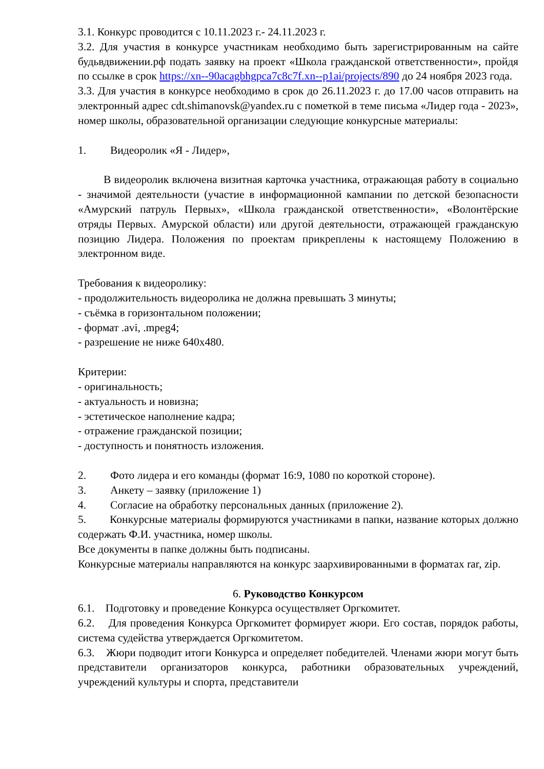3.1. Конкурс проводится с 10.11.2023 г.- 24.11.2023 г.
3.2. Для участия в конкурсе участникам необходимо быть зарегистрированным на сайте будьвдвижении.рф подать заявку на проект «Школа гражданской ответственности», пройдя по ссылке в срок https://xn--90acagbhgpca7c8c7f.xn--p1ai/projects/890 до 24 ноября 2023 года.
3.3. Для участия в конкурсе необходимо в срок до 26.11.2023 г. до 17.00 часов отправить на электронный адрес cdt.shimanovsk@yandex.ru с пометкой в теме письма «Лидер года - 2023», номер школы, образовательной организации следующие конкурсные материалы:
1. Видеоролик «Я - Лидер»,
В видеоролик включена визитная карточка участника, отражающая работу в социально - значимой деятельности (участие в информационной кампании по детской безопасности «Амурский патруль Первых», «Школа гражданской ответственности», «Волонтёрские отряды Первых. Амурской области) или другой деятельности, отражающей гражданскую позицию Лидера. Положения по проектам прикреплены к настоящему Положению в электронном виде.
Требования к видеоролику:
- продолжительность видеоролика не должна превышать 3 минуты;
- съёмка в горизонтальном положении;
- формат .avi, .mpeg4;
- разрешение не ниже 640x480.
Критерии:
- оригинальность;
- актуальность и новизна;
- эстетическое наполнение кадра;
- отражение гражданской позиции;
- доступность и понятность изложения.
2. Фото лидера и его команды (формат 16:9, 1080 по короткой стороне).
3. Анкету – заявку (приложение 1)
4. Согласие на обработку персональных данных (приложение 2).
5. Конкурсные материалы формируются участниками в папки, название которых должно содержать Ф.И. участника, номер школы.
Все документы в папке должны быть подписаны.
Конкурсные материалы направляются на конкурс заархивированными в форматах rar, zip.
6. Руководство Конкурсом
6.1. Подготовку и проведение Конкурса осуществляет Оргкомитет.
6.2. Для проведения Конкурса Оргкомитет формирует жюри. Его состав, порядок работы, система судейства утверждается Оргкомитетом.
6.3. Жюри подводит итоги Конкурса и определяет победителей. Членами жюри могут быть представители организаторов конкурса, работники образовательных учреждений, учреждений культуры и спорта, представители